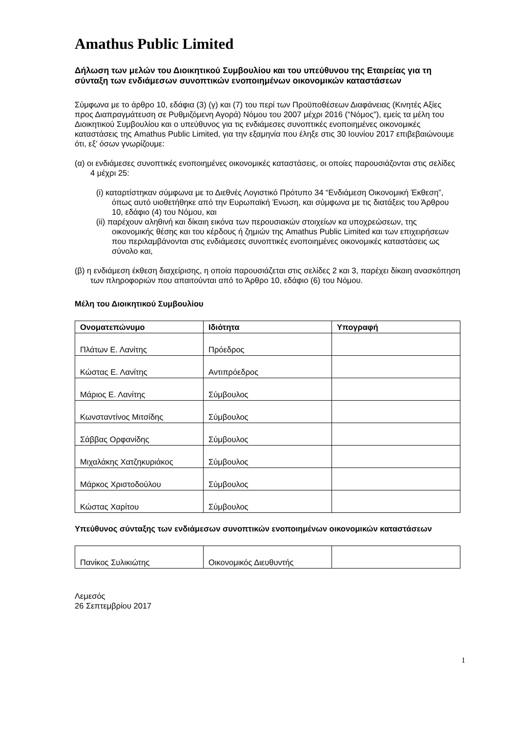Amathus Public Limited
Δήλωση των μελών του Διοικητικού Συμβουλίου και του υπεύθυνου της Εταιρείας για τη σύνταξη των ενδιάμεσων συνοπτικών ενοποιημένων οικονομικών καταστάσεων
Σύμφωνα με το άρθρο 10, εδάφια (3) (γ) και (7) του περί των Προϋποθέσεων Διαφάνειας (Κινητές Αξίες προς Διαπραγμάτευση σε Ρυθμιζόμενη Αγορά) Νόμου του 2007 μέχρι 2016 (“Νόμος”), εμείς τα μέλη του Διοικητικού Συμβουλίου και ο υπεύθυνος για τις ενδιάμεσες συνοπτικές ενοποιημένες οικονομικές καταστάσεις της Amathus Public Limited, για την εξαμηνία που έληξε στις 30 Ιουνίου 2017 επιβεβαιώνουμε ότι, εξ’ όσων γνωρίζουμε:
(α) οι ενδιάμεσες συνοπτικές ενοποιημένες οικονομικές καταστάσεις, οι οποίες παρουσιάζονται στις σελίδες 4 μέχρι 25:
(i) καταρτίστηκαν σύμφωνα με το Διεθνές Λογιστικό Πρότυπο 34 “Ενδιάμεση Οικονομική Έκθεση”, όπως αυτό υιοθετήθηκε από την Ευρωπαϊκή Ένωση, και σύμφωνα με τις διατάξεις του Άρθρου 10, εδάφιο (4) του Νόμου, και
(ii) παρέχουν αληθινή και δίκαιη εικόνα των περουσιακών στοιχείων κα υποχρεώσεων, της οικονομικής θέσης και του κέρδους ή ζημιών της Amathus Public Limited και των επιχειρήσεων που περιλαμβάνονται στις ενδιάμεσες συνοπτικές ενοποιημένες οικονομικές καταστάσεις ως σύνολο και,
(β) η ενδιάμεση έκθεση διαχείρισης, η οποία παρουσιάζεται στις σελίδες 2 και 3, παρέχει δίκαιη ανασκόπηση των πληροφοριών που απαιτούνται από το Άρθρο 10, εδάφιο (6) του Νόμου.
Μέλη του Διοικητικού Συμβουλίου
| Ονοματεπώνυμο | Ιδιότητα | Υπογραφή |
| --- | --- | --- |
| Πλάτων Ε. Λανίτης | Πρόεδρος | |
| Κώστας Ε. Λανίτης | Αντιπρόεδρος | |
| Μάριος Ε. Λανίτης | Σύμβουλος | |
| Κωνσταντίνος Μιτσίδης | Σύμβουλος | |
| Σάββας Ορφανίδης | Σύμβουλος | |
| Μιχαλάκης Χατζηκυριάκος | Σύμβουλος | |
| Μάρκος Χριστοδούλου | Σύμβουλος | |
| Κώστας Χαρίτου | Σύμβουλος | |
Υπεύθυνος σύνταξης των ενδιάμεσων συνοπτικών ενοποιημένων οικονομικών καταστάσεων
| Πανίκος Συλικιώτης | Οικονομικός Διευθυντής | |
Λεμεσός
26 Σεπτεμβρίου 2017
1